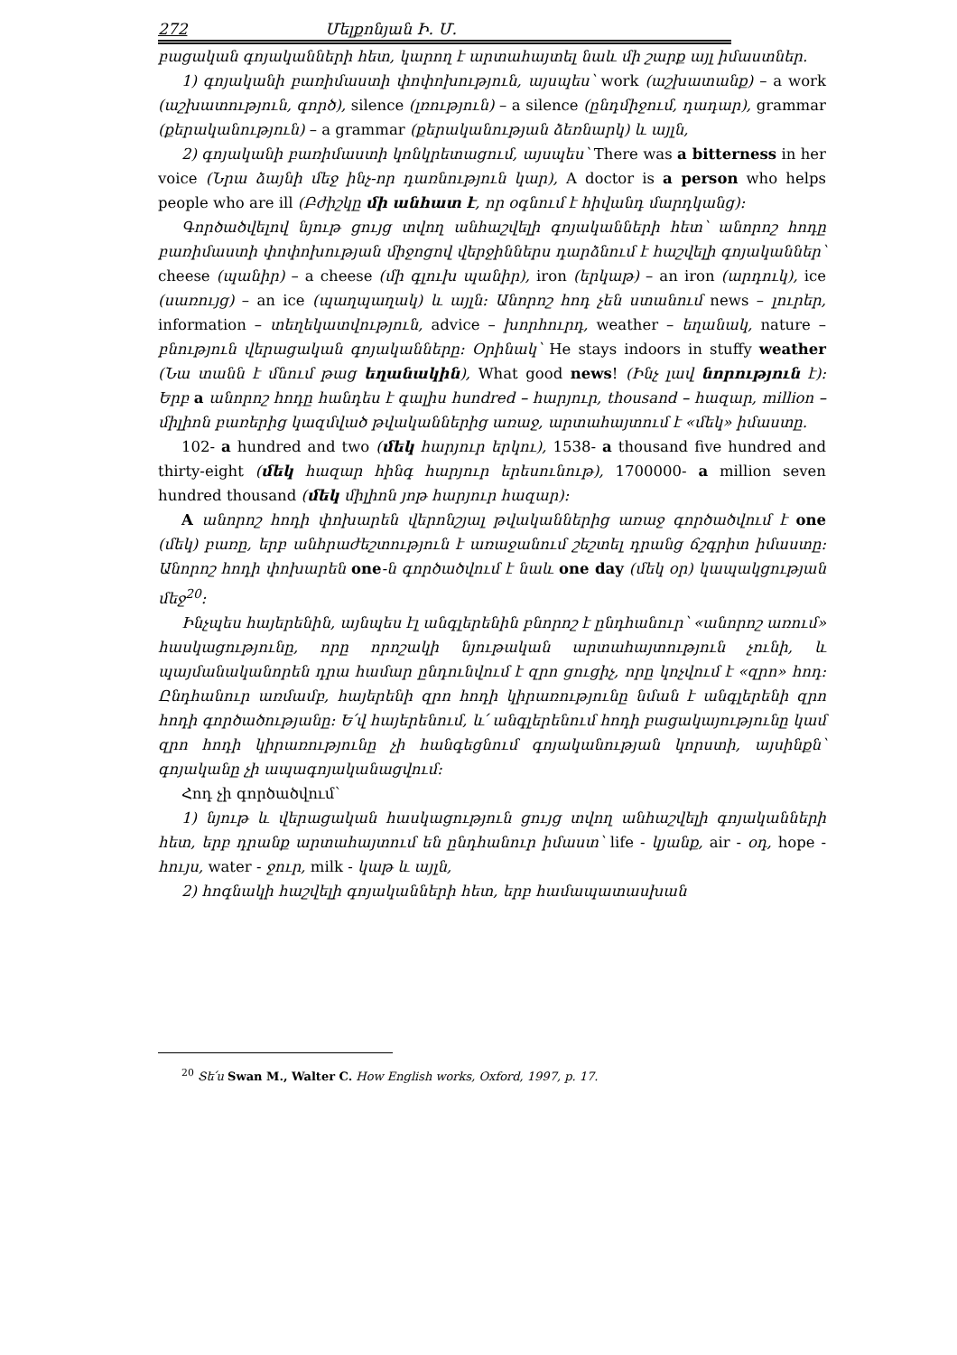272 Մելքոնյան Ի. Մ.
բացական գոյականների հետ, կարող է արտահայտել նաև մի շարք այլ իմաստներ.
1) գոյականի բառիմաստի փոփոխություն, այսպես՝ work (աշխատանք) – a work (աշխատություն, գործ), silence (լռություն) – a silence (ընդմիջում, դադար), grammar (քերականություն) – a grammar (քերականության ձեռնարկ) և այլն,
2) գոյականի բառիմաստի կոնկրետացում, այսպես՝ There was a bitterness in her voice (Նրա ձայնի մեջ ինչ-որ դառնություն կար), A doctor is a person who helps people who are ill (Բժիշկը մի անհատ է, որ օգնում է հիվանդ մարդկանց):
Գործածվելով նյութ ցույց տվող անհաշվելի գոյականների հետ՝ անորոշ հոդը բառիմաստի փոփոխության միջոցով վերջիններս դարձնում է հաշվելի գոյականներ՝ cheese (պանիր) – a cheese (մի գլուխ պանիր), iron (երկաթ) – an iron (արդուկ), ice (սառույց) – an ice (պաղպաղակ) և այլն: Անորոշ հոդ չեն ստանում news – լուրեր, information – տեղեկատվություն, advice – խորհուրդ, weather – եղանակ, nature – բնություն վերացական գոյականները: Օրինակ՝ He stays indoors in stuffy weather (Նա տանն է մնում թաց եղանակին), What good news! (Ինչ լավ նորություն է): Երբ a անորոշ հոդը հանդես է գալիս hundred – հարյուր, thousand – հազար, million – միլիոն բառերից կազմված թվականներից առաջ, արտահայտում է «մեկ» իմաստը.
102- a hundred and two (մեկ հարյուր երկու), 1538- a thousand five hundred and thirty-eight (մեկ հազար հինգ հարյուր երեսունութ), 1700000- a million seven hundred thousand (մեկ միլիոն յոթ հարյուր հազար):
A անորոշ հոդի փոխարեն վերոնշյալ թվականներից առաջ գործածվում է one (մեկ) բառը, երբ անհրաժեշտություն է առաջանում շեշտել դրանց ճշգրիտ իմաստը: Անորոշ հոդի փոխարեն one-ն գործածվում է նաև one day (մեկ օր) կապակցության մեջ<sup>20</sup>:
Ինչպես հայերենին, այնպես էլ անգլերենին բնորոշ է ընդհանուր՝ «անորոշ առում» հասկացությունը, որը որոշակի նյութական արտահայտություն չունի, և պայմանականորեն դրա համար ընդունվում է զրո ցուցիչ, որը կոչվում է «զրո» հոդ: Ընդհանուր առմամբ, հայերենի զրո հոդի կիրառությունը նման է անգլերենի զրո հոդի գործածությանը: Ե՛վ հայերենում, և՛ անգլերենում հոդի բացակայությունը կամ զրո հոդի կիրառությունը չի հանգեցնում գոյականության կորստի, այսինքն՝ գոյականը չի ապագոյականացվում:
Հոդ չի գործածվում՝
1) նյութ և վերացական հասկացություն ցույց տվող անհաշվելի գոյականների հետ, երբ դրանք արտահայտում են ընդհանուր իմաստ՝ life - կյանք, air - օդ, hope - հույս, water - ջուր, milk - կաթ և այլն,
2) հոգնակի հաշվելի գոյականների հետ, երբ համապատասխան
<sup>20</sup> Տե՛ս Swan M., Walter C. How English works, Oxford, 1997, p. 17.